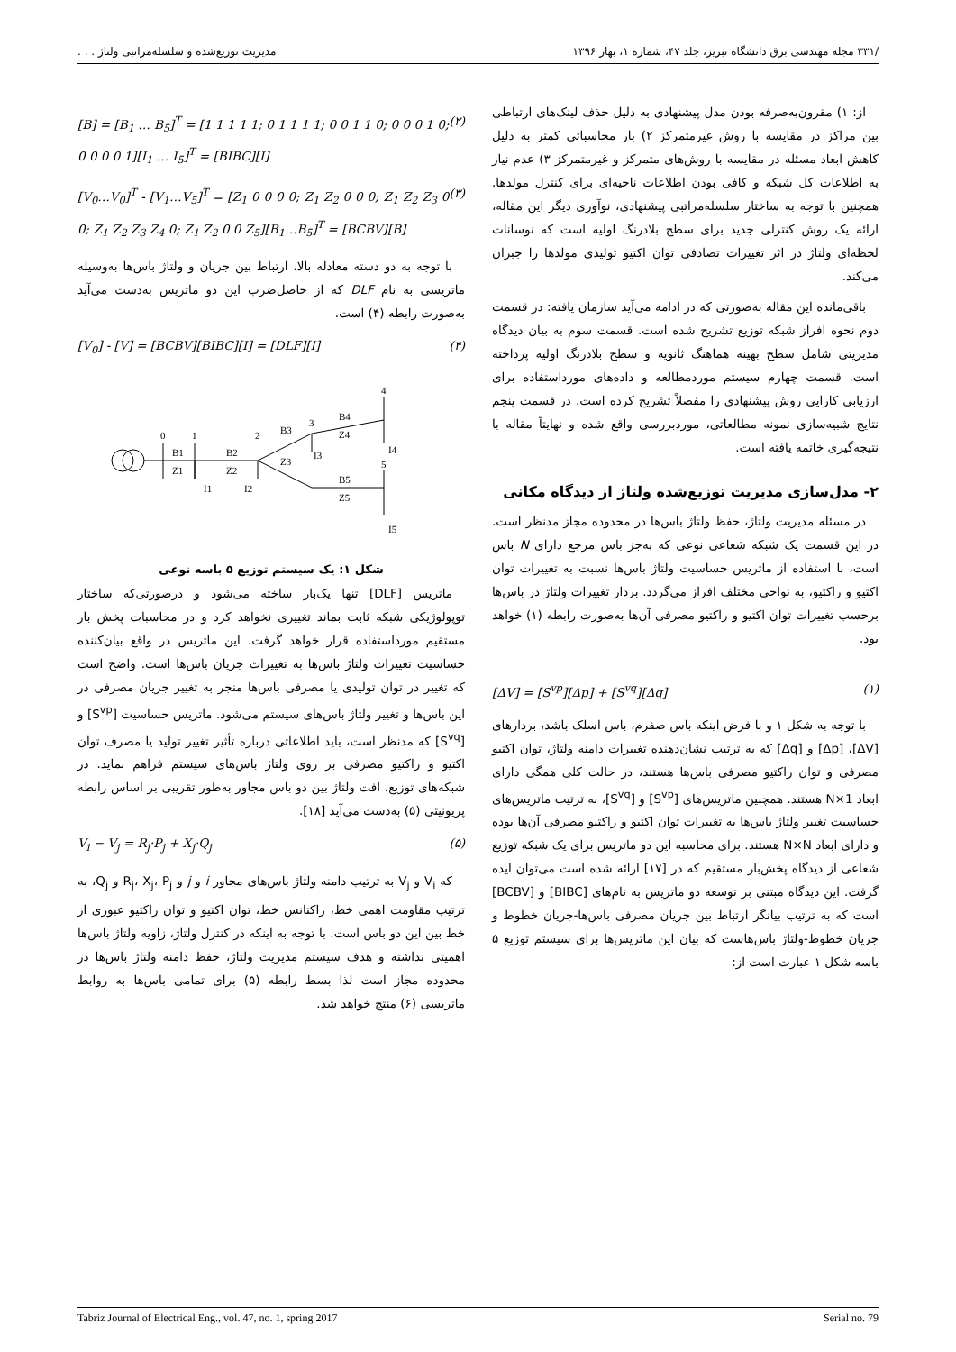/۳۳۱ مجله مهندسی برق دانشگاه تبریز، جلد ۴۷، شماره ۱، بهار ۱۳۹۶ مدیریت توزیع‌شده و سلسله‌مراتبی ولتاژ . . .
از: ۱) مقرون‌به‌صرفه بودن مدل پیشنهادی به دلیل حذف لینک‌های ارتباطی بین مراکز در مقایسه با روش غیرمتمرکز ۲) بار محاسباتی کمتر به دلیل کاهش ابعاد مسئله در مقایسه با روش‌های متمرکز و غیرمتمرکز ۳) عدم نیاز به اطلاعات کل شبکه و کافی بودن اطلاعات ناحیه‌ای برای کنترل مولدها. همچنین با توجه به ساختار سلسله‌مراتبی پیشنهادی، نوآوری دیگر این مقاله، ارائه یک روش کنترلی جدید برای سطح بلادرنگ اولیه است که نوسانات لحظه‌ای ولتاژ در اثر تغییرات تصادفی توان اکتیو تولیدی مولدها را جبران می‌کند.
باقی‌مانده این مقاله به‌صورتی که در ادامه می‌آید سازمان یافته: در قسمت دوم نحوه افراز شبکه توزیع تشریح شده است. قسمت سوم به بیان دیدگاه مدیریتی شامل سطح بهینه هماهنگ ثانویه و سطح بلادرنگ اولیه پرداخته است. قسمت چهارم سیستم موردمطالعه و داده‌های مورداستفاده برای ارزیابی کارایی روش پیشنهادی را مفصلاً تشریح کرده است. در قسمت پنجم نتایج شبیه‌سازی نمونه مطالعاتی، موردبررسی واقع شده و نهایتاً مقاله با نتیجه‌گیری خاتمه یافته است.
۲- مدل‌سازی مدیریت توزیع‌شده ولتاژ از دیدگاه مکانی
در مسئله مدیریت ولتاژ، حفظ ولتاژ باس‌ها در محدوده مجاز مدنظر است. در این قسمت یک شبکه شعاعی نوعی که به‌جز باس مرجع دارای N باس است، با استفاده از ماتریس حساسیت ولتاژ باس‌ها نسبت به تغییرات توان اکتیو و راکتیو، به نواحی مختلف افراز می‌گردد. بردار تغییرات ولتاژ در باس‌ها برحسب تغییرات توان اکتیو و راکتیو مصرفی آن‌ها به‌صورت رابطه (۱) خواهد بود.
[ΔV] = [S<sup>vp</sup>][Δp] + [S<sup>vq</sup>][Δq] (۱)
با توجه به شکل ۱ و با فرض اینکه باس صفرم، باس اسلک باشد، بردارهای [ΔV]، [Δp] و [Δq] که به ترتیب نشان‌دهنده تغییرات دامنه ولتاژ، توان اکتیو مصرفی و توان راکتیو مصرفی باس‌ها هستند، در حالت کلی همگی دارای ابعاد N×1 هستند. همچنین ماتریس‌های [S<sup>vp</sup>] و [S<sup>vq</sup>]، به ترتیب ماتریس‌های حساسیت تغییر ولتاژ باس‌ها به تغییرات توان اکتیو و راکتیو مصرفی آن‌ها بوده و دارای ابعاد N×N هستند. برای محاسبه این دو ماتریس برای یک شبکه توزیع شعاعی از دیدگاه پخش‌بار مستقیم که در [۱۷] ارائه شده است می‌توان ایده گرفت. این دیدگاه مبتنی بر توسعه دو ماتریس به نام‌های [BIBC] و [BCBV] است که به ترتیب بیانگر ارتباط بین جریان مصرفی باس‌ها-جریان خطوط و جریان خطوط-ولتاژ باس‌هاست که بیان این ماتریس‌ها برای سیستم توزیع ۵ باسه شکل ۱ عبارت است از:
[B] = [B<sub>1</sub> … B<sub>5</sub>]<sup>T</sup> = [1 1 1 1 1; 0 1 1 1 1; 0 0 1 1 0; 0 0 0 1 0; 0 0 0 0 1][I<sub>1</sub> … I<sub>5</sub>]<sup>T</sup> = [BIBC][I] (۲)
[V<sub>0</sub>…V<sub>0</sub>]<sup>T</sup> - [V<sub>1</sub>…V<sub>5</sub>]<sup>T</sup> = [Z<sub>1</sub> 0 0 0 0; Z<sub>1</sub> Z<sub>2</sub> 0 0 0; Z<sub>1</sub> Z<sub>2</sub> Z<sub>3</sub> 0 0; Z<sub>1</sub> Z<sub>2</sub> Z<sub>3</sub> Z<sub>4</sub> 0; Z<sub>1</sub> Z<sub>2</sub> 0 0 Z<sub>5</sub>][B<sub>1</sub>…B<sub>5</sub>]<sup>T</sup> = [BCBV][B] (۳)
با توجه به دو دسته معادله بالا، ارتباط بین جریان و ولتاژ باس‌ها به‌وسیله ماتریسی به نام DLF که از حاصل‌ضرب این دو ماتریس به‌دست می‌آید به‌صورت رابطه (۴) است.
[V<sub>0</sub>] - [V] = [BCBV][BIBC][I] = [DLF][I] (۴)
0
1
2
3
4
5
B1
Z1
B2
Z2
B3
Z3
B4
Z4
B5
Z5
I1
I2
I3
I4
I5
شکل ۱: یک سیستم توزیع ۵ باسه نوعی
ماتریس [DLF] تنها یک‌بار ساخته می‌شود و درصورتی‌که ساختار توپولوژیکی شبکه ثابت بماند تغییری نخواهد کرد و در محاسبات پخش بار مستقیم مورداستفاده قرار خواهد گرفت. این ماتریس در واقع بیان‌کننده حساسیت تغییرات ولتاژ باس‌ها به تغییرات جریان باس‌ها است. واضح است که تغییر در توان تولیدی یا مصرفی باس‌ها منجر به تغییر جریان مصرفی در این باس‌ها و تغییر ولتاژ باس‌های سیستم می‌شود. ماتریس حساسیت [S<sup>vp</sup>] و [S<sup>vq</sup>] که مدنظر است، باید اطلاعاتی درباره تأثیر تغییر تولید یا مصرف توان اکتیو و راکتیو مصرفی بر روی ولتاژ باس‌های سیستم فراهم نماید. در شبکه‌های توزیع، افت ولتاژ بین دو باس مجاور به‌طور تقریبی بر اساس رابطه پریونیتی (۵) به‌دست می‌آید [۱۸].
V<sub>i</sub> − V<sub>j</sub> = R<sub>j</sub>·P<sub>j</sub> + X<sub>j</sub>·Q<sub>j</sub> (۵)
که V<sub>i</sub> و V<sub>j</sub> به ترتیب دامنه ولتاژ باس‌های مجاور i و j و R<sub>j</sub>، X<sub>j</sub>، P<sub>j</sub> و Q<sub>j</sub>، به ترتیب مقاومت اهمی خط، راکتانس خط، توان اکتیو و توان راکتیو عبوری از خط بین این دو باس است. با توجه به اینکه در کنترل ولتاژ، زاویه ولتاژ باس‌ها اهمیتی نداشته و هدف سیستم مدیریت ولتاژ، حفظ دامنه ولتاژ باس‌ها در محدوده مجاز است لذا بسط رابطه (۵) برای تمامی باس‌ها به روابط ماتریسی (۶) منتج خواهد شد.
Tabriz Journal of Electrical Eng., vol. 47, no. 1, spring 2017 Serial no. 79